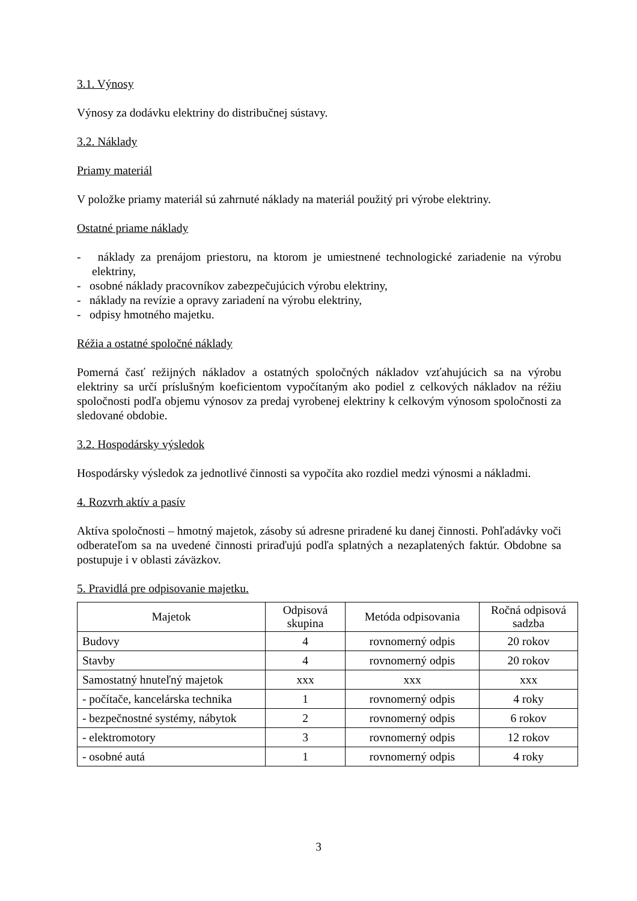3.1. Výnosy
Výnosy za dodávku elektriny do distribučnej sústavy.
3.2. Náklady
Priamy materiál
V položke priamy materiál sú zahrnuté náklady na materiál použitý pri výrobe elektriny.
Ostatné priame náklady
- náklady za prenájom priestoru, na ktorom je umiestnené technologické zariadenie na výrobu elektriny,
- osobné náklady pracovníkov zabezpečujúcich výrobu elektriny,
- náklady na revízie a opravy zariadení na výrobu elektriny,
- odpisy hmotného majetku.
Réžia a ostatné spoločné náklady
Pomerná časť režijných nákladov a ostatných spoločných nákladov vzťahujúcich sa na výrobu elektriny sa určí príslušným koeficientom vypočítaným ako podiel z celkových nákladov na réžiu spoločnosti podľa objemu výnosov za predaj vyrobenej elektriny k celkovým výnosom spoločnosti za sledované obdobie.
3.2. Hospodársky výsledok
Hospodársky výsledok za jednotlivé činnosti sa vypočíta ako rozdiel medzi výnosmi a nákladmi.
4. Rozvrh aktív a pasív
Aktíva spoločnosti – hmotný majetok, zásoby sú adresne priradené ku danej činnosti. Pohľadávky voči odberateľom sa na uvedené činnosti priraďujú podľa splatných a nezaplatených faktúr. Obdobne sa postupuje i v oblasti záväzkov.
5. Pravidlá pre odpisovanie majetku.
| Majetok | Odpisová skupina | Metóda odpisovania | Ročná odpisová sadzba |
| --- | --- | --- | --- |
| Budovy | 4 | rovnomerný odpis | 20 rokov |
| Stavby | 4 | rovnomerný odpis | 20 rokov |
| Samostatný hnuteľný majetok | xxx | xxx | xxx |
| - počítače, kancelárska technika | 1 | rovnomerný odpis | 4 roky |
| - bezpečnostné systémy, nábytok | 2 | rovnomerný odpis | 6 rokov |
| - elektromotory | 3 | rovnomerný odpis | 12 rokov |
| - osobné autá | 1 | rovnomerný odpis | 4 roky |
3